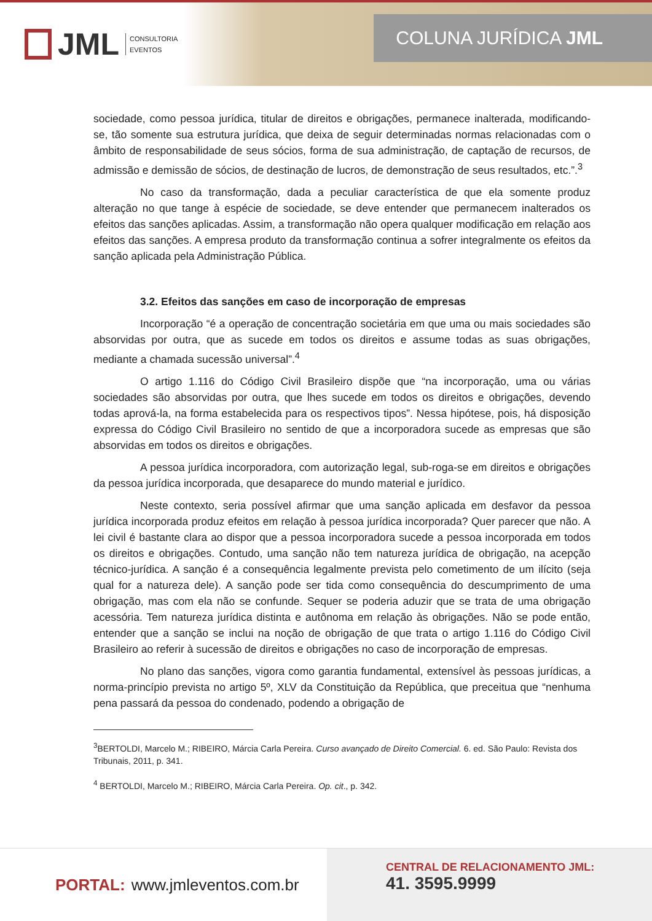JML CONSULTORIA
EVENTOS
COLUNA JURÍDICA JML
sociedade, como pessoa jurídica, titular de direitos e obrigações, permanece inalterada, modificando-se, tão somente sua estrutura jurídica, que deixa de seguir determinadas normas relacionadas com o âmbito de responsabilidade de seus sócios, forma de sua administração, de captação de recursos, de admissão e demissão de sócios, de destinação de lucros, de demonstração de seus resultados, etc.”.<sup>3</sup>
No caso da transformação, dada a peculiar característica de que ela somente produz alteração no que tange à espécie de sociedade, se deve entender que permanecem inalterados os efeitos das sanções aplicadas. Assim, a transformação não opera qualquer modificação em relação aos efeitos das sanções. A empresa produto da transformação continua a sofrer integralmente os efeitos da sanção aplicada pela Administração Pública.
3.2. Efeitos das sanções em caso de incorporação de empresas
Incorporação “é a operação de concentração societária em que uma ou mais sociedades são absorvidas por outra, que as sucede em todos os direitos e assume todas as suas obrigações, mediante a chamada sucessão universal”.<sup>4</sup>
O artigo 1.116 do Código Civil Brasileiro dispõe que “na incorporação, uma ou várias sociedades são absorvidas por outra, que lhes sucede em todos os direitos e obrigações, devendo todas aprová-la, na forma estabelecida para os respectivos tipos”. Nessa hipótese, pois, há disposição expressa do Código Civil Brasileiro no sentido de que a incorporadora sucede as empresas que são absorvidas em todos os direitos e obrigações.
A pessoa jurídica incorporadora, com autorização legal, sub-roga-se em direitos e obrigações da pessoa jurídica incorporada, que desaparece do mundo material e jurídico.
Neste contexto, seria possível afirmar que uma sanção aplicada em desfavor da pessoa jurídica incorporada produz efeitos em relação à pessoa jurídica incorporada? Quer parecer que não. A lei civil é bastante clara ao dispor que a pessoa incorporadora sucede a pessoa incorporada em todos os direitos e obrigações. Contudo, uma sanção não tem natureza jurídica de obrigação, na acepção técnico-jurídica. A sanção é a consequência legalmente prevista pelo cometimento de um ilícito (seja qual for a natureza dele). A sanção pode ser tida como consequência do descumprimento de uma obrigação, mas com ela não se confunde. Sequer se poderia aduzir que se trata de uma obrigação acessória. Tem natureza jurídica distinta e autônoma em relação às obrigações. Não se pode então, entender que a sanção se inclui na noção de obrigação de que trata o artigo 1.116 do Código Civil Brasileiro ao referir à sucessão de direitos e obrigações no caso de incorporação de empresas.
No plano das sanções, vigora como garantia fundamental, extensível às pessoas jurídicas, a norma-princípio prevista no artigo 5º, XLV da Constituição da República, que preceitua que “nenhuma pena passará da pessoa do condenado, podendo a obrigação de
<sup>3</sup> BERTOLDI, Marcelo M.; RIBEIRO, Márcia Carla Pereira. Curso avançado de Direito Comercial. 6. ed. São Paulo: Revista dos Tribunais, 2011, p. 341.
<sup>4</sup> BERTOLDI, Marcelo M.; RIBEIRO, Márcia Carla Pereira. Op. cit., p. 342.
PORTAL: www.jmleventos.com.br
CENTRAL DE RELACIONAMENTO JML:
41. 3595.9999